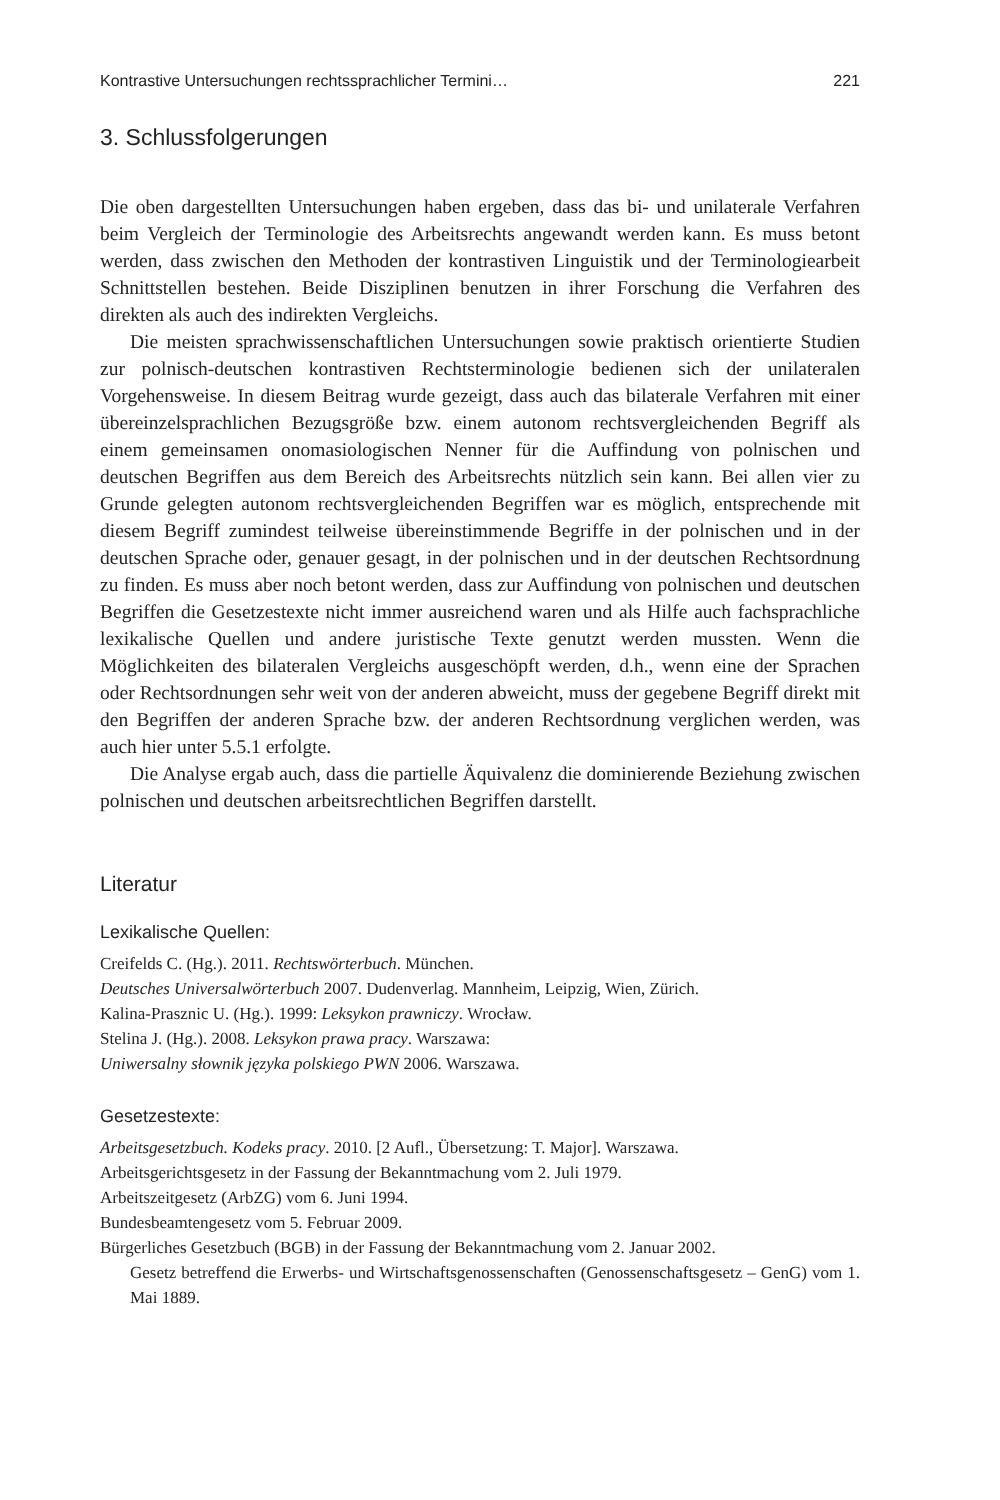Kontrastive Untersuchungen rechtssprachlicher Termini… 221
3. Schlussfolgerungen
Die oben dargestellten Untersuchungen haben ergeben, dass das bi- und unilaterale Verfahren beim Vergleich der Terminologie des Arbeitsrechts angewandt werden kann. Es muss betont werden, dass zwischen den Methoden der kontrastiven Linguistik und der Terminologiearbeit Schnittstellen bestehen. Beide Disziplinen benutzen in ihrer Forschung die Verfahren des direkten als auch des indirekten Vergleichs.
Die meisten sprachwissenschaftlichen Untersuchungen sowie praktisch orientierte Studien zur polnisch-deutschen kontrastiven Rechtsterminologie bedienen sich der unilateralen Vorgehensweise. In diesem Beitrag wurde gezeigt, dass auch das bilaterale Verfahren mit einer übereinzelsprachlichen Bezugsgröße bzw. einem autonom rechtsvergleichenden Begriff als einem gemeinsamen onomasiologischen Nenner für die Auffindung von polnischen und deutschen Begriffen aus dem Bereich des Arbeitsrechts nützlich sein kann. Bei allen vier zu Grunde gelegten autonom rechtsvergleichenden Begriffen war es möglich, entsprechende mit diesem Begriff zumindest teilweise übereinstimmende Begriffe in der polnischen und in der deutschen Sprache oder, genauer gesagt, in der polnischen und in der deutschen Rechtsordnung zu finden. Es muss aber noch betont werden, dass zur Auffindung von polnischen und deutschen Begriffen die Gesetzestexte nicht immer ausreichend waren und als Hilfe auch fachsprachliche lexikalische Quellen und andere juristische Texte genutzt werden mussten. Wenn die Möglichkeiten des bilateralen Vergleichs ausgeschöpft werden, d.h., wenn eine der Sprachen oder Rechtsordnungen sehr weit von der anderen abweicht, muss der gegebene Begriff direkt mit den Begriffen der anderen Sprache bzw. der anderen Rechtsordnung verglichen werden, was auch hier unter 5.5.1 erfolgte.
Die Analyse ergab auch, dass die partielle Äquivalenz die dominierende Beziehung zwischen polnischen und deutschen arbeitsrechtlichen Begriffen darstellt.
Literatur
Lexikalische Quellen:
Creifelds C. (Hg.). 2011. Rechtswörterbuch. München.
Deutsches Universalwörterbuch 2007. Dudenverlag. Mannheim, Leipzig, Wien, Zürich.
Kalina-Prasznic U. (Hg.). 1999: Leksykon prawniczy. Wrocław.
Stelina J. (Hg.). 2008. Leksykon prawa pracy. Warszawa:
Uniwersalny słownik języka polskiego PWN 2006. Warszawa.
Gesetzestexte:
Arbeitsgesetzbuch. Kodeks pracy. 2010. [2 Aufl., Übersetzung: T. Major]. Warszawa.
Arbeitsgerichtsgesetz in der Fassung der Bekanntmachung vom 2. Juli 1979.
Arbeitszeitgesetz (ArbZG) vom 6. Juni 1994.
Bundesbeamtengesetz vom 5. Februar 2009.
Bürgerliches Gesetzbuch (BGB) in der Fassung der Bekanntmachung vom 2. Januar 2002.
Gesetz betreffend die Erwerbs- und Wirtschaftsgenossenschaften (Genossenschaftsgesetz – GenG) vom 1. Mai 1889.